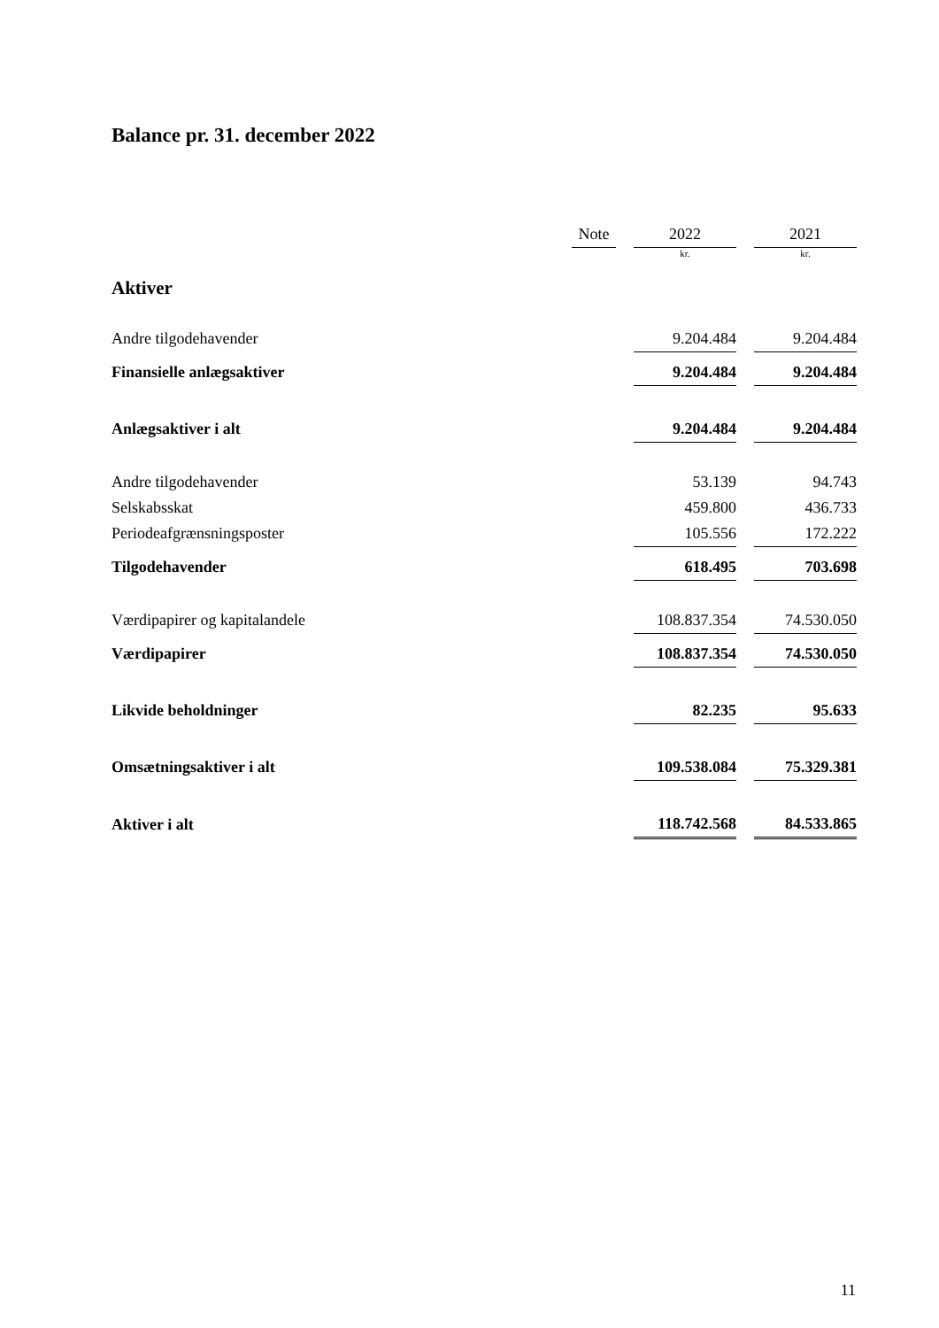Balance pr. 31. december 2022
| | Note | | 2022 | | 2021 |
| --- | --- | --- | --- | --- | --- |
| | | | kr. | | kr. |
| Aktiver | | | | | |
| Andre tilgodehavender | | | 9.204.484 | | 9.204.484 |
| Finansielle anlægsaktiver | | | 9.204.484 | | 9.204.484 |
| Anlægsaktiver i alt | | | 9.204.484 | | 9.204.484 |
| Andre tilgodehavender | | | 53.139 | | 94.743 |
| Selskabsskat | | | 459.800 | | 436.733 |
| Periodeafgrænsningsposter | | | 105.556 | | 172.222 |
| Tilgodehavender | | | 618.495 | | 703.698 |
| Værdipapirer og kapitalandele | | | 108.837.354 | | 74.530.050 |
| Værdipapirer | | | 108.837.354 | | 74.530.050 |
| Likvide beholdninger | | | 82.235 | | 95.633 |
| Omsætningsaktiver i alt | | | 109.538.084 | | 75.329.381 |
| Aktiver i alt | | | 118.742.568 | | 84.533.865 |
11